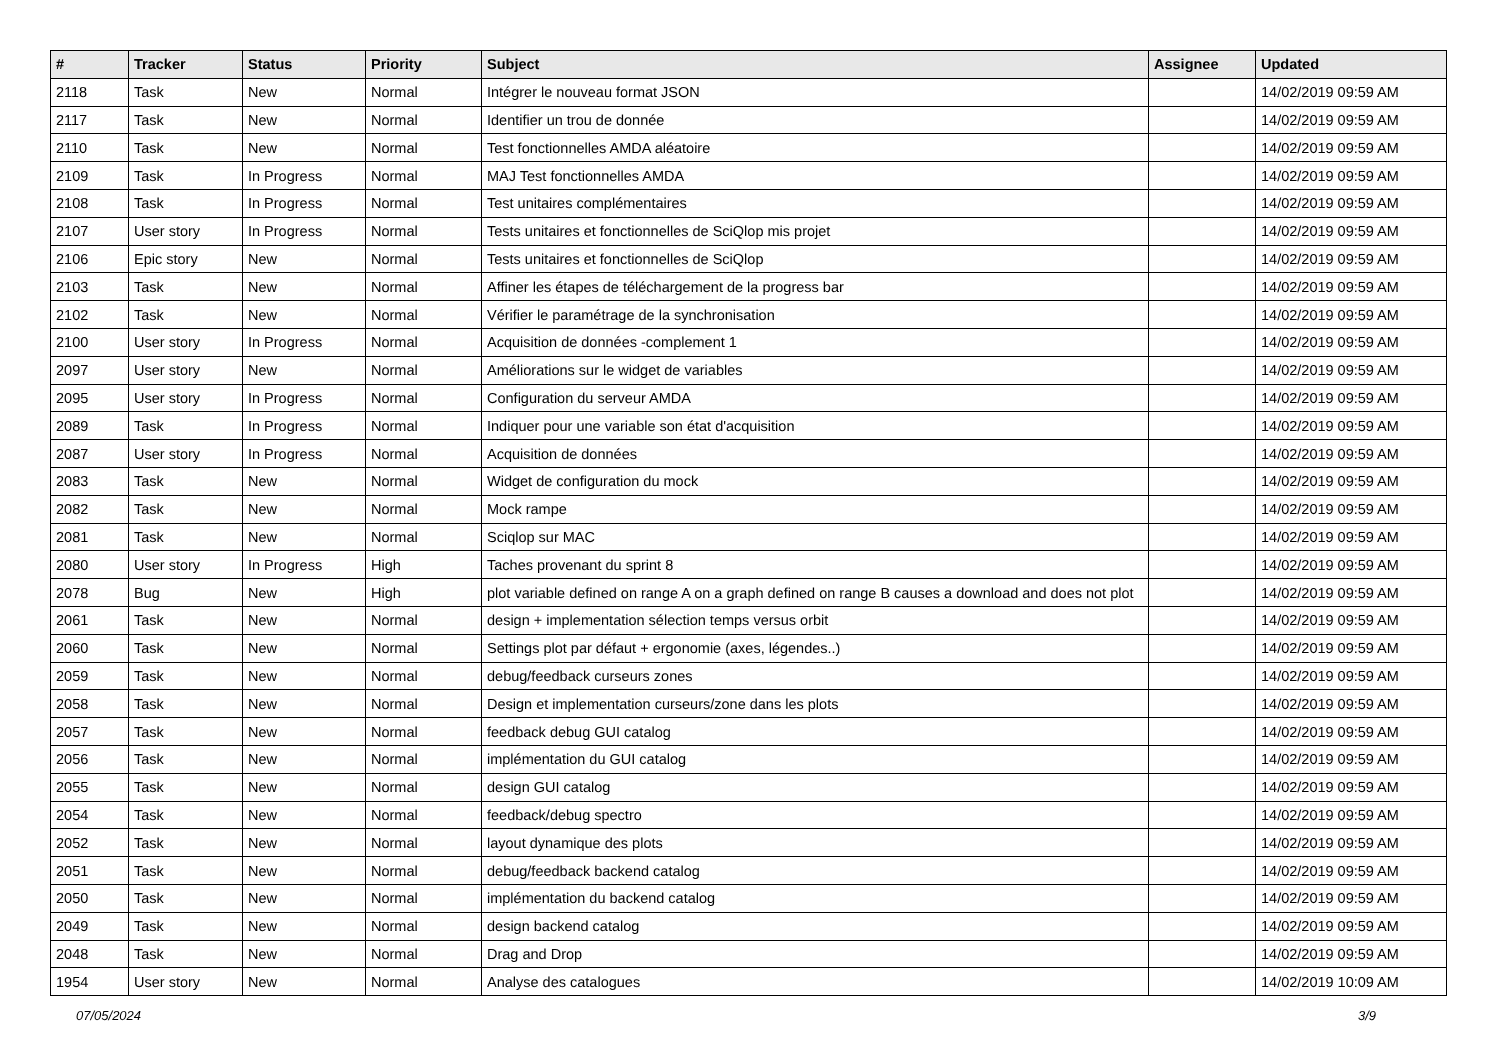| # | Tracker | Status | Priority | Subject | Assignee | Updated |
| --- | --- | --- | --- | --- | --- | --- |
| 2118 | Task | New | Normal | Intégrer le nouveau format JSON | | 14/02/2019 09:59 AM |
| 2117 | Task | New | Normal | Identifier un trou de donnée | | 14/02/2019 09:59 AM |
| 2110 | Task | New | Normal | Test fonctionnelles AMDA aléatoire | | 14/02/2019 09:59 AM |
| 2109 | Task | In Progress | Normal | MAJ Test fonctionnelles AMDA | | 14/02/2019 09:59 AM |
| 2108 | Task | In Progress | Normal | Test unitaires complémentaires | | 14/02/2019 09:59 AM |
| 2107 | User story | In Progress | Normal | Tests unitaires et fonctionnelles de SciQlop mis projet | | 14/02/2019 09:59 AM |
| 2106 | Epic story | New | Normal | Tests unitaires et fonctionnelles de SciQlop | | 14/02/2019 09:59 AM |
| 2103 | Task | New | Normal | Affiner les étapes de téléchargement de la progress bar | | 14/02/2019 09:59 AM |
| 2102 | Task | New | Normal | Vérifier le paramétrage de la synchronisation | | 14/02/2019 09:59 AM |
| 2100 | User story | In Progress | Normal | Acquisition de données -complement 1 | | 14/02/2019 09:59 AM |
| 2097 | User story | New | Normal | Améliorations sur le widget de variables | | 14/02/2019 09:59 AM |
| 2095 | User story | In Progress | Normal | Configuration du serveur AMDA | | 14/02/2019 09:59 AM |
| 2089 | Task | In Progress | Normal | Indiquer pour une variable son état d'acquisition | | 14/02/2019 09:59 AM |
| 2087 | User story | In Progress | Normal | Acquisition de données | | 14/02/2019 09:59 AM |
| 2083 | Task | New | Normal | Widget de configuration du mock | | 14/02/2019 09:59 AM |
| 2082 | Task | New | Normal | Mock rampe | | 14/02/2019 09:59 AM |
| 2081 | Task | New | Normal | Sciqlop sur MAC | | 14/02/2019 09:59 AM |
| 2080 | User story | In Progress | High | Taches provenant du sprint 8 | | 14/02/2019 09:59 AM |
| 2078 | Bug | New | High | plot variable defined on range A on a graph defined on range B causes a download and does not plot | | 14/02/2019 09:59 AM |
| 2061 | Task | New | Normal | design + implementation sélection temps versus orbit | | 14/02/2019 09:59 AM |
| 2060 | Task | New | Normal | Settings plot par défaut + ergonomie (axes, légendes..) | | 14/02/2019 09:59 AM |
| 2059 | Task | New | Normal | debug/feedback curseurs zones | | 14/02/2019 09:59 AM |
| 2058 | Task | New | Normal | Design et implementation curseurs/zone dans les plots | | 14/02/2019 09:59 AM |
| 2057 | Task | New | Normal | feedback debug GUI catalog | | 14/02/2019 09:59 AM |
| 2056 | Task | New | Normal | implémentation du GUI catalog | | 14/02/2019 09:59 AM |
| 2055 | Task | New | Normal | design GUI catalog | | 14/02/2019 09:59 AM |
| 2054 | Task | New | Normal | feedback/debug spectro | | 14/02/2019 09:59 AM |
| 2052 | Task | New | Normal | layout dynamique des plots | | 14/02/2019 09:59 AM |
| 2051 | Task | New | Normal | debug/feedback backend catalog | | 14/02/2019 09:59 AM |
| 2050 | Task | New | Normal | implémentation du backend catalog | | 14/02/2019 09:59 AM |
| 2049 | Task | New | Normal | design backend catalog | | 14/02/2019 09:59 AM |
| 2048 | Task | New | Normal | Drag and Drop | | 14/02/2019 09:59 AM |
| 1954 | User story | New | Normal | Analyse des catalogues | | 14/02/2019 10:09 AM |
07/05/2024 3/9